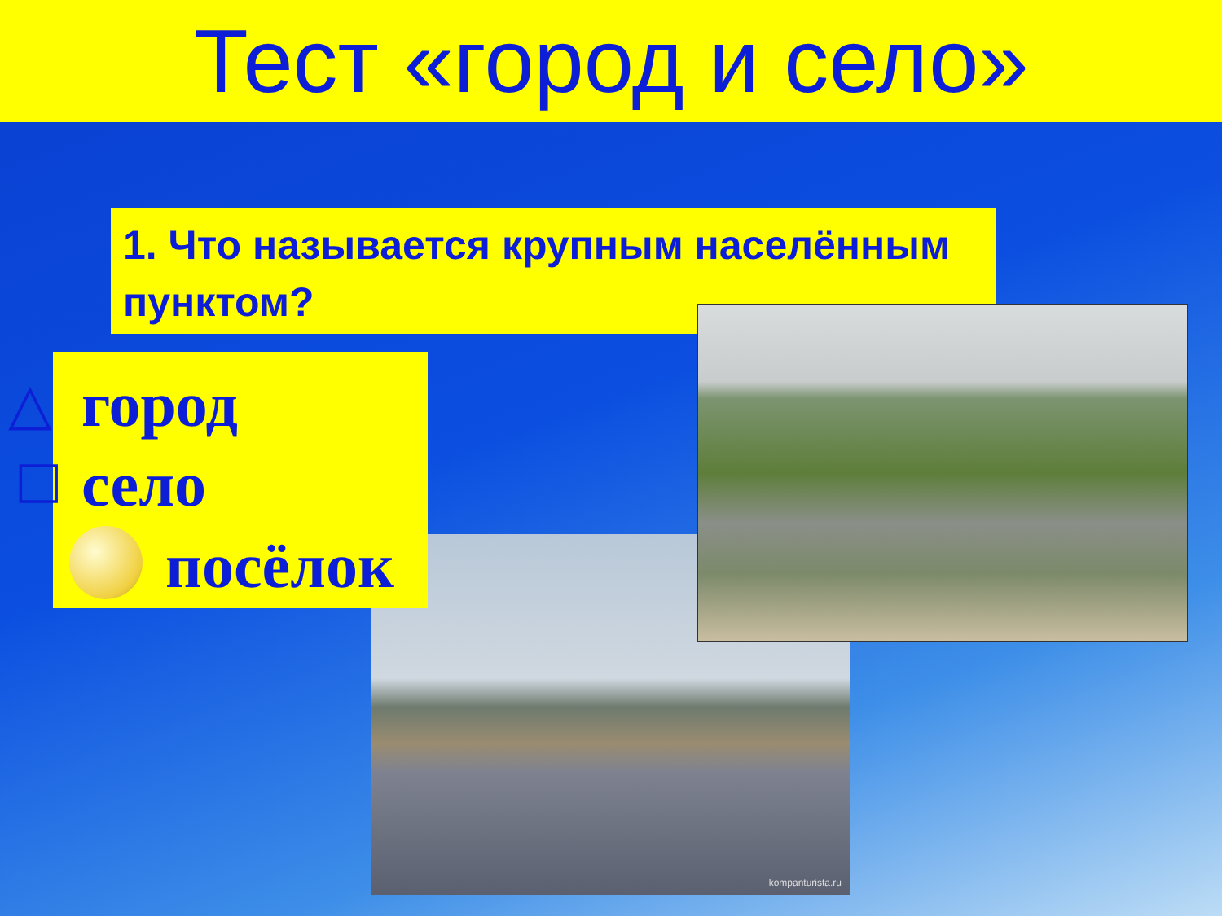Тест «город и село»
kompanturista.ru
1. Что называется крупным населённым пунктом?
△ город
□ село
посёлок